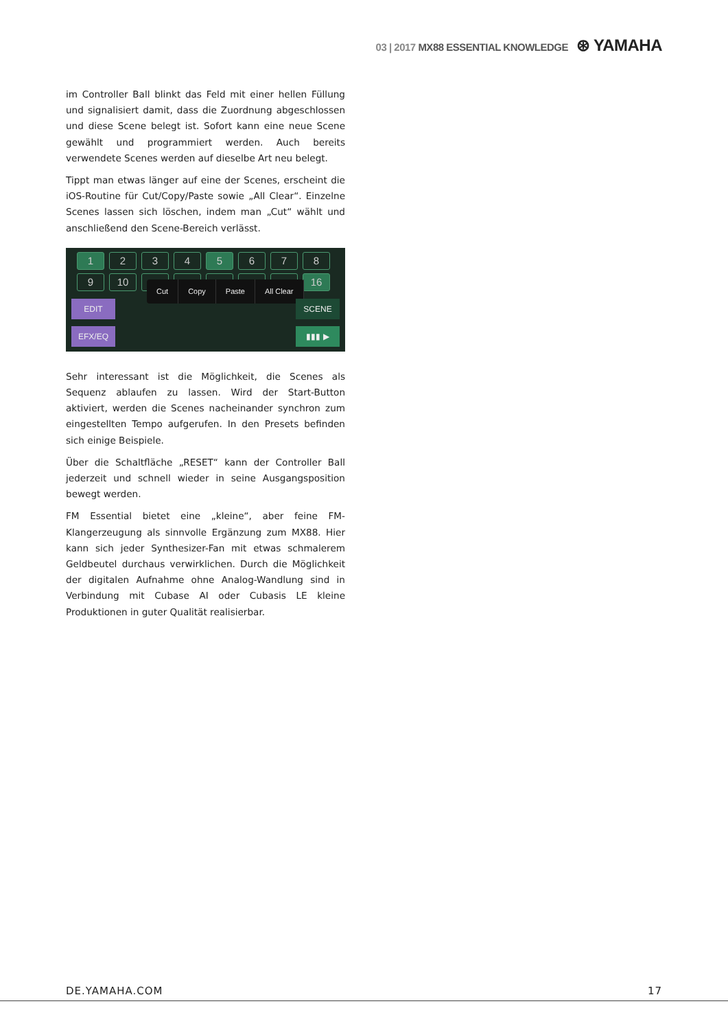03 | 2017 MX88 ESSENTIAL KNOWLEDGE ⊛ YAMAHA
im Controller Ball blinkt das Feld mit einer hellen Füllung und signalisiert damit, dass die Zuordnung abgeschlossen und diese Scene belegt ist. Sofort kann eine neue Scene gewählt und programmiert werden. Auch bereits verwendete Scenes werden auf dieselbe Art neu belegt.
Tippt man etwas länger auf eine der Scenes, erscheint die iOS-Routine für Cut/Copy/Paste sowie „All Clear“. Einzelne Scenes lassen sich löschen, indem man „Cut“ wählt und anschließend den Scene-Bereich verlässt.
1 2 3 4 5 6789 10 16
Cut Copy Paste All Clear
EDIT
EFX/EQ
SCENE
▮▮▮ ▶
Sehr interessant ist die Möglichkeit, die Scenes als Sequenz ablaufen zu lassen. Wird der Start-Button aktiviert, werden die Scenes nacheinander synchron zum eingestellten Tempo aufgerufen. In den Presets befinden sich einige Beispiele.
Über die Schaltfläche „RESET“ kann der Controller Ball jederzeit und schnell wieder in seine Ausgangsposition bewegt werden.
FM Essential bietet eine „kleine“, aber feine FM-Klangerzeugung als sinnvolle Ergänzung zum MX88. Hier kann sich jeder Synthesizer-Fan mit etwas schmalerem Geldbeutel durchaus verwirklichen. Durch die Möglichkeit der digitalen Aufnahme ohne Analog-Wandlung sind in Verbindung mit Cubase AI oder Cubasis LE kleine Produktionen in guter Qualität realisierbar.
DE.YAMAHA.COM 17